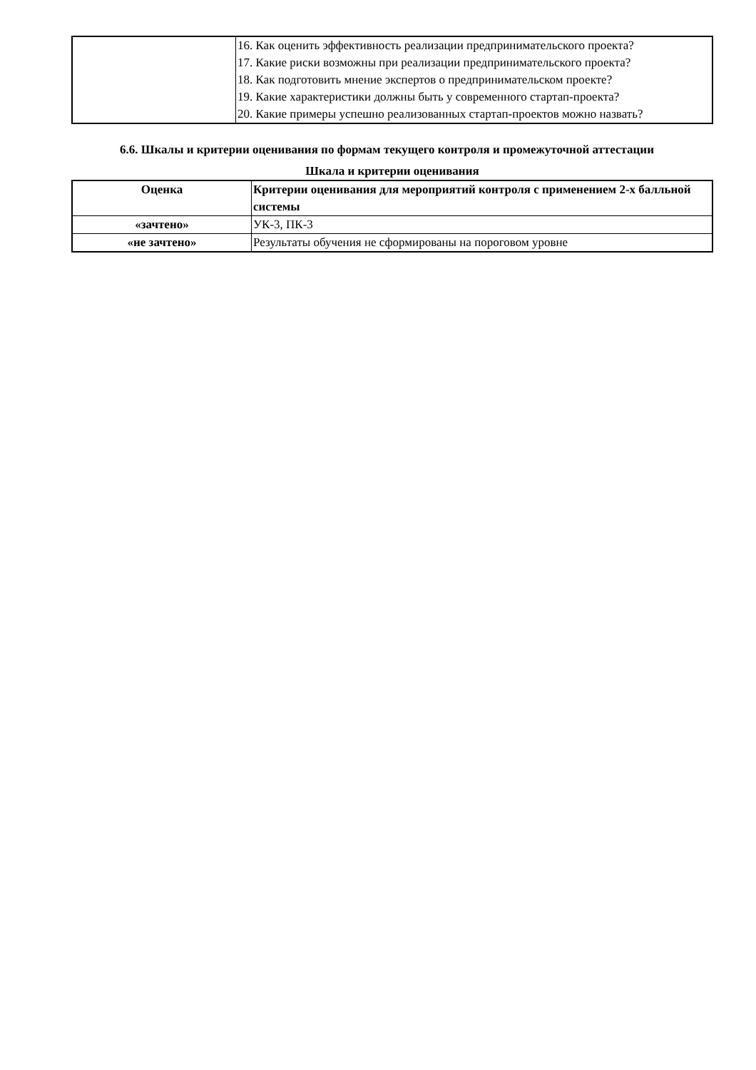| | 16. Как оценить эффективность реализации предпринимательского проекта? 17. Какие риски возможны при реализации предпринимательского проекта? 18. Как подготовить мнение экспертов о предпринимательском проекте? 19. Какие характеристики должны быть у современного стартап-проекта? 20. Какие примеры успешно реализованных стартап-проектов можно назвать? |
6.6. Шкалы и критерии оценивания по формам текущего контроля и промежуточной аттестации
Шкала и критерии оценивания
| Оценка | Критерии оценивания для мероприятий контроля с применением 2-х балльной системы |
| --- | --- |
| «зачтено» | УК-3, ПК-3 |
| «не зачтено» | Результаты обучения не сформированы на пороговом уровне |